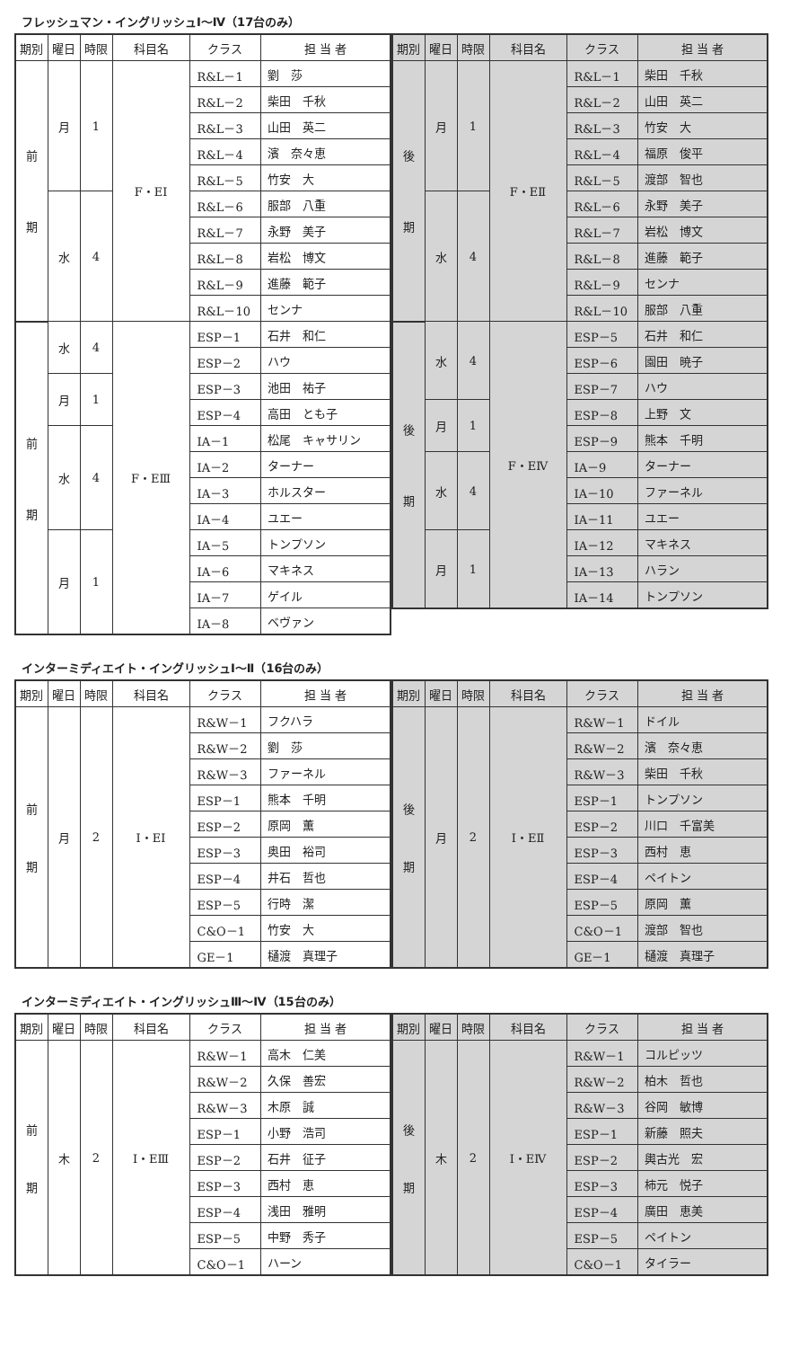フレッシュマン・イングリッシュⅠ～Ⅳ（17台のみ）
| 期別 | 曜日 | 時限 | 科目名 | クラス | 担 当 者 |
| --- | --- | --- | --- | --- | --- |
| 前 期 | 月 | 1 | F・EⅠ | R&L－1 | 劉 莎 |
| | | | | R&L－2 | 柴田 千秋 |
| | | | | R&L－3 | 山田 英二 |
| | | | | R&L－4 | 濱 奈々恵 |
| | | | | R&L－5 | 竹安 大 |
| | 水 | 4 | | R&L－6 | 服部 八重 |
| | | | | R&L－7 | 永野 美子 |
| | | | | R&L－8 | 岩松 博文 |
| | | | | R&L－9 | 進藤 範子 |
| | | | | R&L－10 | センナ |
| 前 期 | 水 | 4 | F・EⅢ | ESP－1 | 石井 和仁 |
| | | | | ESP－2 | ハウ |
| | 月 | 1 | | ESP－3 | 池田 祐子 |
| | | | | ESP－4 | 高田 とも子 |
| | 水 | 4 | | IA－1 | 松尾 キャサリン |
| | | | | IA－2 | ターナー |
| | | | | IA－3 | ホルスター |
| | | | | IA－4 | ユエー |
| | 月 | 1 | | IA－5 | トンプソン |
| | | | | IA－6 | マキネス |
| | | | | IA－7 | ゲイル |
| | | | | IA－8 | ベヴァン |
| 期別 | 曜日 | 時限 | 科目名 | クラス | 担 当 者 |
| --- | --- | --- | --- | --- | --- |
| 後 期 | 月 | 1 | F・EⅡ | R&L－1 | 柴田 千秋 |
| | | | | R&L－2 | 山田 英二 |
| | | | | R&L－3 | 竹安 大 |
| | | | | R&L－4 | 福原 俊平 |
| | | | | R&L－5 | 渡部 智也 |
| | 水 | 4 | | R&L－6 | 永野 美子 |
| | | | | R&L－7 | 岩松 博文 |
| | | | | R&L－8 | 進藤 範子 |
| | | | | R&L－9 | センナ |
| | | | | R&L－10 | 服部 八重 |
| 後 期 | 水 | 4 | F・EⅣ | ESP－5 | 石井 和仁 |
| | | | | ESP－6 | 園田 暁子 |
| | | | | ESP－7 | ハウ |
| | 月 | 1 | | ESP－8 | 上野 文 |
| | | | | ESP－9 | 熊本 千明 |
| | 水 | 4 | | IA－9 | ターナー |
| | | | | IA－10 | ファーネル |
| | | | | IA－11 | ユエー |
| | 月 | 1 | | IA－12 | マキネス |
| | | | | IA－13 | ハラン |
| | | | | IA－14 | トンプソン |
インターミディエイト・イングリッシュⅠ～Ⅱ（16台のみ）
| 期別 | 曜日 | 時限 | 科目名 | クラス | 担 当 者 |
| --- | --- | --- | --- | --- | --- |
| 前 期 | 月 | 2 | I・EⅠ | R&W－1 | フクハラ |
| | | | | R&W－2 | 劉 莎 |
| | | | | R&W－3 | ファーネル |
| | | | | ESP－1 | 熊本 千明 |
| | | | | ESP－2 | 原岡 薫 |
| | | | | ESP－3 | 奥田 裕司 |
| | | | | ESP－4 | 井石 哲也 |
| | | | | ESP－5 | 行時 潔 |
| | | | | C&O－1 | 竹安 大 |
| | | | | GE－1 | 樋渡 真理子 |
| 期別 | 曜日 | 時限 | 科目名 | クラス | 担 当 者 |
| --- | --- | --- | --- | --- | --- |
| 後 期 | 月 | 2 | I・EⅡ | R&W－1 | ドイル |
| | | | | R&W－2 | 濱 奈々恵 |
| | | | | R&W－3 | 柴田 千秋 |
| | | | | ESP－1 | トンプソン |
| | | | | ESP－2 | 川口 千富美 |
| | | | | ESP－3 | 西村 恵 |
| | | | | ESP－4 | ペイトン |
| | | | | ESP－5 | 原岡 薫 |
| | | | | C&O－1 | 渡部 智也 |
| | | | | GE－1 | 樋渡 真理子 |
インターミディエイト・イングリッシュⅢ～Ⅳ（15台のみ）
| 期別 | 曜日 | 時限 | 科目名 | クラス | 担 当 者 |
| --- | --- | --- | --- | --- | --- |
| 前 期 | 木 | 2 | I・EⅢ | R&W－1 | 高木 仁美 |
| | | | | R&W－2 | 久保 善宏 |
| | | | | R&W－3 | 木原 誠 |
| | | | | ESP－1 | 小野 浩司 |
| | | | | ESP－2 | 石井 征子 |
| | | | | ESP－3 | 西村 恵 |
| | | | | ESP－4 | 浅田 雅明 |
| | | | | ESP－5 | 中野 秀子 |
| | | | | C&O－1 | ハーン |
| 期別 | 曜日 | 時限 | 科目名 | クラス | 担 当 者 |
| --- | --- | --- | --- | --- | --- |
| 後 期 | 木 | 2 | I・EⅣ | R&W－1 | コルピッツ |
| | | | | R&W－2 | 柏木 哲也 |
| | | | | R&W－3 | 谷岡 敏博 |
| | | | | ESP－1 | 新藤 照夫 |
| | | | | ESP－2 | 輿古光 宏 |
| | | | | ESP－3 | 柿元 悦子 |
| | | | | ESP－4 | 廣田 恵美 |
| | | | | ESP－5 | ペイトン |
| | | | | C&O－1 | タイラー |